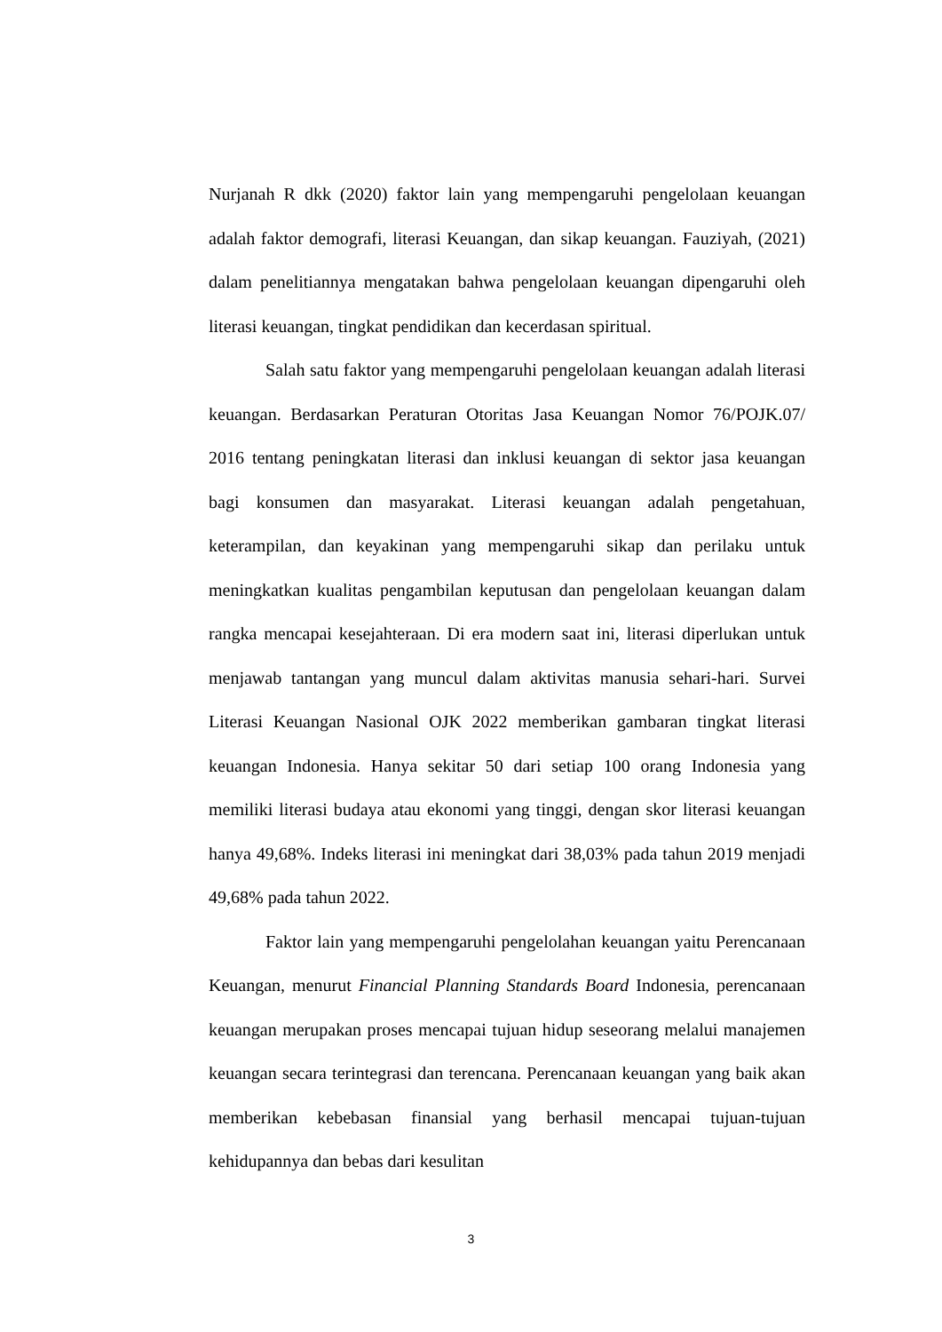Nurjanah R dkk (2020) faktor lain yang mempengaruhi pengelolaan keuangan adalah faktor demografi, literasi Keuangan, dan sikap keuangan. Fauziyah, (2021) dalam penelitiannya mengatakan bahwa pengelolaan keuangan dipengaruhi oleh literasi keuangan, tingkat pendidikan dan kecerdasan spiritual.
Salah satu faktor yang mempengaruhi pengelolaan keuangan adalah literasi keuangan. Berdasarkan Peraturan Otoritas Jasa Keuangan Nomor 76/POJK.07/ 2016 tentang peningkatan literasi dan inklusi keuangan di sektor jasa keuangan bagi konsumen dan masyarakat. Literasi keuangan adalah pengetahuan, keterampilan, dan keyakinan yang mempengaruhi sikap dan perilaku untuk meningkatkan kualitas pengambilan keputusan dan pengelolaan keuangan dalam rangka mencapai kesejahteraan. Di era modern saat ini, literasi diperlukan untuk menjawab tantangan yang muncul dalam aktivitas manusia sehari-hari. Survei Literasi Keuangan Nasional OJK 2022 memberikan gambaran tingkat literasi keuangan Indonesia. Hanya sekitar 50 dari setiap 100 orang Indonesia yang memiliki literasi budaya atau ekonomi yang tinggi, dengan skor literasi keuangan hanya 49,68%. Indeks literasi ini meningkat dari 38,03% pada tahun 2019 menjadi 49,68% pada tahun 2022.
Faktor lain yang mempengaruhi pengelolahan keuangan yaitu Perencanaan Keuangan, menurut Financial Planning Standards Board Indonesia, perencanaan keuangan merupakan proses mencapai tujuan hidup seseorang melalui manajemen keuangan secara terintegrasi dan terencana. Perencanaan keuangan yang baik akan memberikan kebebasan finansial yang berhasil mencapai tujuan-tujuan kehidupannya dan bebas dari kesulitan
3